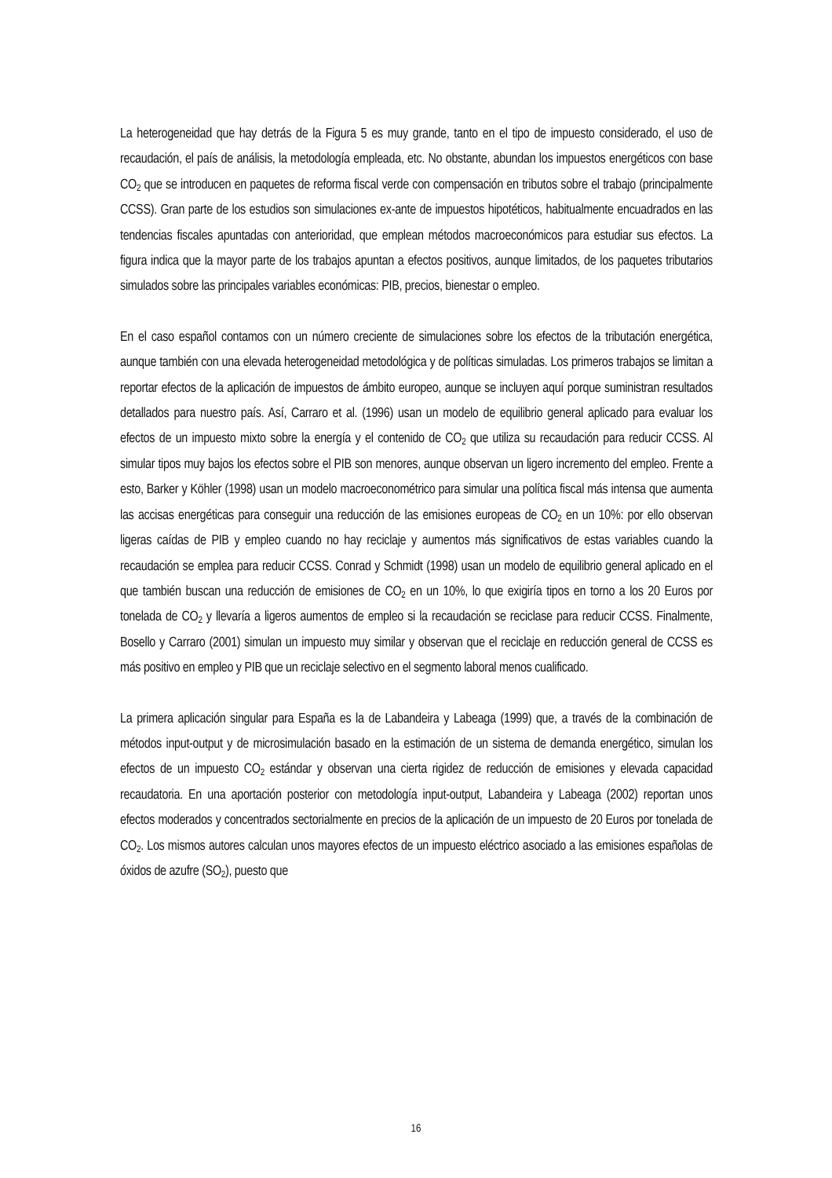La heterogeneidad que hay detrás de la Figura 5 es muy grande, tanto en el tipo de impuesto considerado, el uso de recaudación, el país de análisis, la metodología empleada, etc. No obstante, abundan los impuestos energéticos con base CO<sub>2</sub> que se introducen en paquetes de reforma fiscal verde con compensación en tributos sobre el trabajo (principalmente CCSS). Gran parte de los estudios son simulaciones ex-ante de impuestos hipotéticos, habitualmente encuadrados en las tendencias fiscales apuntadas con anterioridad, que emplean métodos macroeconómicos para estudiar sus efectos. La figura indica que la mayor parte de los trabajos apuntan a efectos positivos, aunque limitados, de los paquetes tributarios simulados sobre las principales variables económicas: PIB, precios, bienestar o empleo.
En el caso español contamos con un número creciente de simulaciones sobre los efectos de la tributación energética, aunque también con una elevada heterogeneidad metodológica y de políticas simuladas. Los primeros trabajos se limitan a reportar efectos de la aplicación de impuestos de ámbito europeo, aunque se incluyen aquí porque suministran resultados detallados para nuestro país. Así, Carraro et al. (1996) usan un modelo de equilibrio general aplicado para evaluar los efectos de un impuesto mixto sobre la energía y el contenido de CO<sub>2</sub> que utiliza su recaudación para reducir CCSS. Al simular tipos muy bajos los efectos sobre el PIB son menores, aunque observan un ligero incremento del empleo. Frente a esto, Barker y Köhler (1998) usan un modelo macroeconométrico para simular una política fiscal más intensa que aumenta las accisas energéticas para conseguir una reducción de las emisiones europeas de CO<sub>2</sub> en un 10%: por ello observan ligeras caídas de PIB y empleo cuando no hay reciclaje y aumentos más significativos de estas variables cuando la recaudación se emplea para reducir CCSS. Conrad y Schmidt (1998) usan un modelo de equilibrio general aplicado en el que también buscan una reducción de emisiones de CO<sub>2</sub> en un 10%, lo que exigiría tipos en torno a los 20 Euros por tonelada de CO<sub>2</sub> y llevaría a ligeros aumentos de empleo si la recaudación se reciclase para reducir CCSS. Finalmente, Bosello y Carraro (2001) simulan un impuesto muy similar y observan que el reciclaje en reducción general de CCSS es más positivo en empleo y PIB que un reciclaje selectivo en el segmento laboral menos cualificado.
La primera aplicación singular para España es la de Labandeira y Labeaga (1999) que, a través de la combinación de métodos input-output y de microsimulación basado en la estimación de un sistema de demanda energético, simulan los efectos de un impuesto CO<sub>2</sub> estándar y observan una cierta rigidez de reducción de emisiones y elevada capacidad recaudatoria. En una aportación posterior con metodología input-output, Labandeira y Labeaga (2002) reportan unos efectos moderados y concentrados sectorialmente en precios de la aplicación de un impuesto de 20 Euros por tonelada de CO<sub>2</sub>. Los mismos autores calculan unos mayores efectos de un impuesto eléctrico asociado a las emisiones españolas de óxidos de azufre (SO<sub>2</sub>), puesto que
16